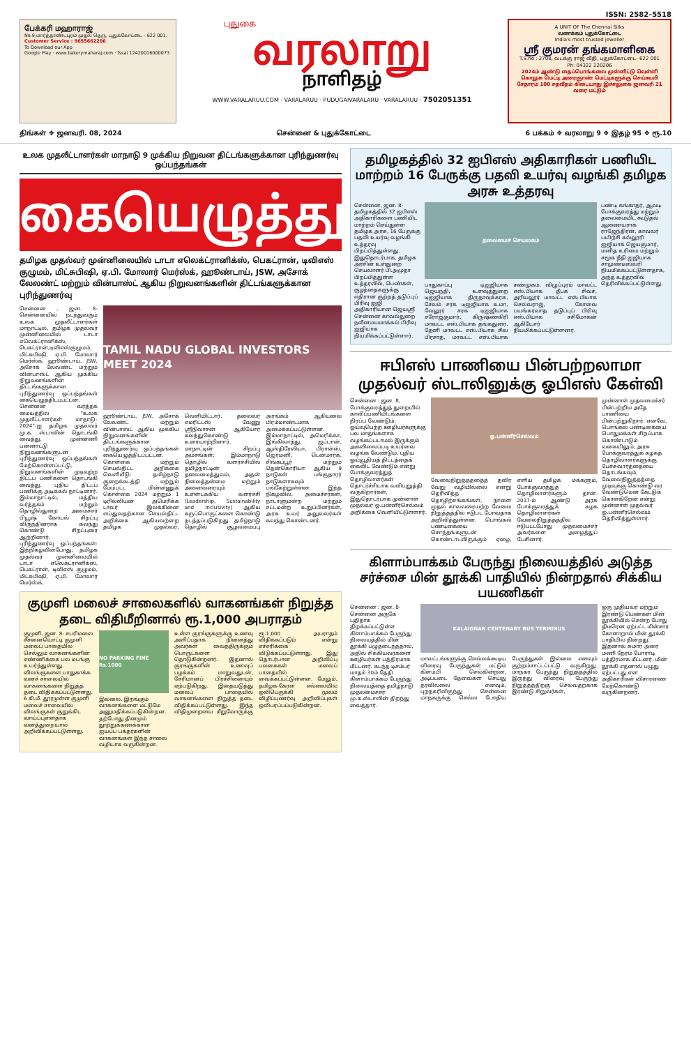ISSN: 2582–5518
பேக்கரி மஹாராஜ்
No.9,மார்த்தாண்டபுரம் முதல் தெரு, புதுக்கோட்டை - 622 001.
Customer Service : 9655662206
To Download our App
Google Play · www.bakerymaharaj.com · fssai 12420016000073
புதுகை
வரலாறு
நாளிதழ்
WWW.VARALARUU.COM · VARALARUU · PUDUGAIVARALARU · VARALARUU · 7502051351
A UNIT OF The Chennai Silks
வணக்கம் புதுக்கோட்டை
India's most trusted jeweller
ஸ்ரீ குமரன் தங்கமாளிகை
T.S.no : 2708, வடக்கு ராஜ வீதி, புதுக்கோட்டை- 622 001
Ph: 04322 220206
2024ம் ஆண்டு தைப்பொங்கலை முன்னிட்டு வெள்ளி கொலுசு மெட்டி அரைஞாண் மெட்டிகளுக்கு செய்கூலி சேதாரம் 100 சதவீதம் கிடையாது இச்சலுகை ஜனவரி 21 வரை மட்டும்
திங்கள் ❖ ஜனவரி. 08, 2024 சென்னை & புதுக்கோட்டை 6 பக்கம் ❖ வரலாறு 9 ❖ இதழ் 95 ❖ ரூ.10
உலக முதலீட்டாளர்கள் மாநாடு 9 முக்கிய நிறுவன திட்டங்களுக்கான புரிந்துணர்வு ஒப்பந்தங்கள்
கையெழுத்து
தமிழக முதல்வர் முன்னிலையில் டாடா எலெக்ட்ரானிக்ஸ், பெகட்ரான், டிவிஎஸ் குழுமம், மிட்சுபிஷி, ஏ.பி. மோலார் மெர்ஸ்க், ஹூண்டாய், JSW, அசோக் லேலண்ட் மற்றும் வின்பாஸ்ட் ஆகிய நிறுவனங்களின் திட்டங்களுக்கான புரிந்துணர்வு
சென்னை , ஜன. 8- சென்னையில் நடந்துவரும் உலக முதலீட்டாளர்கள் மாநாட்டில், தமிழக முதல்வர் முன்னிலையில் டாடா எலெக்ட்ரானிக்ஸ், பெகட்ரான்,டிவிஎஸ்குழுமம், மிட்சுபிஷி, ஏ.பி. மோலார் மெர்ஸ்க், ஹூண்டாய், JSW, அசோக் லேலண்ட் மற்றும் வின்பாஸ்ட் ஆகிய முக்கிய நிறுவனங்களின் திட்டங்களுக்கான புரிந்துணர்வு ஒப்பந்தங்கள் கையெழுத்திடப்பட்டன.
சென்னை வர்த்தக மையத்தில் “உலக முதலீட்டாளர்கள் மாநாடு–2024”-ஐ தமிழக முதல்வர் மு.க. ஸ்டாலின் தொடங்கி வைத்து, முன்னணி பன்னாட்டு நிறுவனங்களுடன் புரிந்துணர்வு ஒப்பந்தங்கள் மேற்கொள்ளப்பட்டு, நிறுவனங்களின் முடிவுற்ற திட்டப் பணிகளை தொடங்கி வைத்து, புதிய திட்டப் பணிக்கு அடிக்கல் நாட்டினார். இம்மாநாட்டில், மத்திய வர்த்தகம் மற்றும் தொழில்துறை அமைச்சர் பியூஷ் கோயல் சிறப்பு விருந்தினராக கலந்து கொண்டு சிறப்புரை ஆற்றினார்.
புரிந்துணர்வு ஒப்பந்தங்கள்: இந்நிகழ்வின்போது, தமிழக முதல்வர் முன்னிலையில் டாடா எலெக்ட்ரானிக்ஸ், பெகட்ரான், டிவிஎஸ் குழுமம், மிட்சுபிஷி, ஏ.பி. மோலார் மெர்ஸ்க்,
TAMIL NADU GLOBAL INVESTORS MEET 2024
ஹூண்டாய், JSW, அசோக் லேலண்ட் மற்றும் வின்பாஸ்ட் ஆகிய முக்கிய நிறுவனங்களின் திட்டங்களுக்கான புரிந்துணர்வு ஒப்பந்தங்கள் கையெழுத்திடப்பட்டன. கொள்கை மற்றும் செயல்திட்ட அறிக்கை வெளியீடு: தமிழ்நாடு குறைக்கடத்தி மற்றும் மேம்பட்ட மின்னணுக் கொள்கை 2024 மற்றும் 1 டிரில்லியன் அமெரிக்க டாலர் இலக்கினை எய்துவதற்கான செயல்திட்ட அறிக்கை ஆகியவற்றை தமிழக முதல்வர், வெளியிட்டார். தலைவர் எமரிட்டஸ் வேணு ஸ்ரீநிவாசன் ஆகியோர் கலந்துகொண்டு உரையாற்றினார். மாநாட்டின் சிறப்பு அம்சங்கள்: இம்மாநாடு தொழில் வளர்ச்சியில் தமிழ்நாட்டின் தலைமைத்துவம், அதன் நிலைத்தன்மை மற்றும் அனைவரையும் உள்ளடக்கிய வளர்ச்சி (Leadership, Sustainability and Inclusivity) ஆகிய கருப்பொருட்களை கொண்டு நடத்தப்படுகிறது. தமிழ்நாடு தொழில் சூழலமைப்பு அரங்கம் ஆகியவை பிரம்மாண்டமாக அமைக்கப்பட்டுள்ளன. இம்மாநாட்டில், அமெரிக்கா, இங்கிலாந்து, ஜப்பான், ஆஸ்திரேலியா, பிரான்ஸ், ஜெர்மனி, டென்மார்க், சிங்கப்பூர் மற்றும் தென்கொரியா ஆகிய 9 நாடுகள் பங்குதாரர் நாடுகளாகவும் பங்கேற்றுள்ளன. இந்த நிகழ்வில், அமைச்சர்கள், நாடாளுமன்ற மற்றும் சட்டமன்ற உறுப்பினர்கள், அரசு உயர் அலுவலர்கள் கலந்து கொண்டனர்.
குமுளி மலைச் சாலைகளில் வாகனங்கள் நிறுத்த தடை விதிமீறினால் ரூ.1,000 அபராதம்
குமுளி, ஜன. 8- சபரிமலை சீசனையொட்டி குமுளி மலைப் பாதையில் செல்லும் வாகனங்களின் எண்ணிக்கை பல மடங்கு உயர்ந்துள்ளது. விலங்குகளை பாதுகாக்க வனச் சாலையில் வாகனங்களை நிறுத்த தடை விதிக்கப்பட்டுள்ளது. 6 கி.மீ. தூரமுள்ள குமுளி மலைச் சாலையில் விலங்குகள் குறுக்கிட வாய்ப்புள்ளதாக வனத்துறையால் அறிவிக்கப்பட்டுள்ளது.
NO PARKING FINE Rs.1000
இல்லை. இறங்கும் வாகனங்களை மட்டுமே அனுமதிக்கப்படுகின்றன. தற்போது தினமும் நூற்றுக்கணக்கான ஐயப்ப பக்தர்களின் வாகனங்கள் இந்த சாலை வழியாக வருகின்றன.
உள்ள குரங்குகளுக்கு உணவு அளிப்பதாக நினைத்து அவர்கள் வைத்திருக்கும் பொருட்களை தொடுகின்றனர். இதனால் குரங்குகளின் உணவுப் பழக்கம் மாறுவதுடன், சேரிமானப் பிரச்சினையும் ஏற்படுகிறது. இதையடுத்து மலைப் பாதையில் வாகனங்களை நிறுத்த தடை விதிக்கப்பட்டுள்ளது. இந்த விதிமுறையை மீறுவோருக்கு ரூ.1,000 அபராதம் விதிக்கப்படும் என்று எச்சரிக்கை விடுக்கப்பட்டுள்ளது. இது தொடர்பான அறிவிப்பு பலகைகள் மலைப் பாதையில் வைக்கப்பட்டுள்ளன. மேலும், தமிழக-கேரள எல்லையில் ஒலிபெருக்கி மூலம் விழிப்புணர்வு அறிவிப்புகள் ஒலிபரப்பப்படுகின்றன.
தமிழகத்தில் 32 ஐபிஎஸ் அதிகாரிகள் பணியிட மாற்றம் 16 பேருக்கு பதவி உயர்வு வழங்கி தமிழக அரசு உத்தரவு
சென்னை, ஜன. 8- தமிழகத்தில் 32 ஐபிஎஸ் அதிகாரிகளை பணியிட மாற்றம் செய்துள்ள தமிழக அரசு, 16 பேருக்கு பதவி உயர்வு வழங்கி உத்தரவு பிறப்பித்துள்ளது. இதுதொடர்பாக, தமிழக அரசின் உள்துறை செயலாளர் பி.அமுதா பிறப்பித்துள்ள உத்தரவில், பெண்கள், குழந்தைகளுக்கு எதிரான குற்றத் தடுப்புப் பிரிவு ஐஜி அதிகாரியான ஜெயஸ்ரீ சென்னை காவல்துறை நவீனமயமாக்கல் பிரிவு ஐஜியாக நியமிக்கப்பட்டுள்ளார்.
தலைமைச் செயலகம்
பாதுகாப்பு டிஐஜியாக ஜெயந்தி, உளவுத்துறை டிஐஜியாக திருநாவுக்கரசு, சேலம் சரக டிஐஜியாக உமா, வேலூர் சரக டிஐஜியாக சரோஜ்குமார், கிருஷ்ணகிரி மாவட்ட எஸ்.பியாக தங்கதுரை, தேனி மாவட்ட எஸ்.பியாக சிவ பிரசாத், மாவட்ட எஸ்.பியாக சண்முகம், விழுப்புரம் மாவட்ட எஸ்.பியாக தீபக் சிவச், அரியலூர் மாவட்ட எஸ்.பியாக செல்வராஜ், கோவை பயங்கரவாத தடுப்புப் பிரிவு எஸ்.பியாக சசிமோகன் ஆகியோர் நியமிக்கப்பட்டுள்ளனர்.
பண்டி கங்காதர், ஆவடி போக்குவரத்து மற்றும் தலைமையிட கூடுதல் ஆணையராக ராஜேந்திரன், காவலர் பயிற்சி கல்லூரி ஐஜியாக ஜெயகுமார், மனித உரிமை மற்றும் சமூக நீதி ஐஜியாக சாமுண்டீஸ்வரி நியமிக்கப்பட்டுள்ளதாக, அந்த உத்தரவில் தெரிவிக்கப்பட்டுள்ளது.
ஈபிஎஸ் பாணியை பின்பற்றலாமா முதல்வர் ஸ்டாலினுக்கு ஓபிஎஸ் கேள்வி
சென்னை : ஜன. 8, போக்குவரத்துத் துறையில் காலிப்பணியிடங்களை நிரப்ப வேண்டும், ஓய்வுபெற்ற ஊழியர்களுக்கு பல மாதங்களாக வழங்கப்படாமல் இருக்கும் அகவிலைப்படி உயர்வை வழங்க வேண்டும், புதிய ஓய்வூதியத் திட்டத்தைக் கைவிட வேண்டும் என்று போக்குவரத்துத் தொழிலாளர்கள் தொடர்ச்சியாக வலியுறுத்தி வருகிறார்கள். இதுதொடர்பாக முன்னாள் முதல்வர் ஓ.பன்னீர்செல்வம் அறிக்கை வெளியிட்டுள்ளார்.
ஓ.பன்னீர்செல்வம்
வேலைநிறுத்தத்தைத் தவிர வேறு வழியில்லை என்று தெரிவித்த தொழிற்சங்கங்கள், நாளை முதல் காலவரையற்ற வேலை நிறுத்தத்தில் ஈடுபட போவதாக அறிவித்துள்ளன. பொங்கல் பண்டிகையை சொந்தங்களுடன் கொண்டாடவிருக்கும் ஏழை, எளிய தமிழக மக்களும், போக்குவரத்துத் தொழிலாளர்களும் தான். 2017-ம் ஆண்டு அரசு போக்குவரத்துக் கழக தொழிலாளர்கள் வேலைநிறுத்தத்தில் ஈடுபட்டபோது முதலமைச்சர் அவர்களை அழைத்துப் பேசினார்.
முன்னாள் முதலமைச்சர் பின்பற்றிய அதே பாணியை பின்பற்றுகிறார். எனவே, பொங்கல் பண்டிகையை பொதுமக்கள் சிறப்பாக கொண்டாடும் வகையிலும், அரசு போக்குவரத்துக் கழகத் தொழிலாளர்களுக்கு பேச்சுவார்த்தையை தொடங்கவும், வேலைநிறுத்தத்தை முடிவுக்கு கொண்டு வர வேண்டுமென கேட்டுக் கொள்கிறேன் என்று முன்னாள் முதல்வர் ஓ.பன்னீர்செல்வம் தெரிவித்துள்ளார்.
கிளாம்பாக்கம் பேருந்து நிலையத்தில் அடுத்த சர்ச்சை மின் தூக்கி பாதியில் நின்றதால் சிக்கிய பயணிகள்
சென்னை : ஜன. 8- சென்னை அருகே புதிதாக திறக்கப்பட்டுள்ள கிளாம்பாக்கம் பேருந்து நிலையத்தில் மின் தூக்கி பழுதடைந்ததால், அதில் சிக்கியவர்களை ஊழியர்கள் பத்திரமாக மீட்டனர். கடந்த டிசம்பர் மாதம் 30ம் தேதி கிளாம்பாக்கம் பேருந்து நிலையத்தை தமிழ்நாடு முதலமைச்சர் மு.க.ஸ்டாலின் திறந்து வைத்தார்.
KALAIGNAR CENTENARY BUS TERMINUS
மாவட்டங்களுக்கு செல்லக்கூடிய விரைவு பேருந்துகள் மட்டும் கிளம்பி செல்கின்றன. அடிப்படை தேவைகள் செய்து தரவில்லை எனவும், புறநகரிலிருந்து சென்னை மாநகருக்கு செல்ல போதிய பேருந்துகள் இல்லை எனவும் குற்றம்சாட்டப்பட்டு வருகிறது. மாநகர பேருந்து நிறுத்தத்தில் இருந்து விரைவு பேருந்து நிறுத்தத்திற்கு செல்வதற்காக இரண்டு சிறுவர்கள்,
ஒரு முதியவர் மற்றும் இரண்டு பெண்கள் மின் தூக்கியில் சென்ற போது திடீரென ஏற்பட்ட மின்சார கோளாறால் மின் தூக்கி பாதியில் நின்றது. இதனால் சுமார் அரை மணி நேரம் போராடி பத்திரமாக மீட்டனர். மின் தூக்கி எதனால் பழுது ஏற்பட்டது என அதிகாரிகள் விசாரணை மேற்கொண்டு வருகின்றனர்.